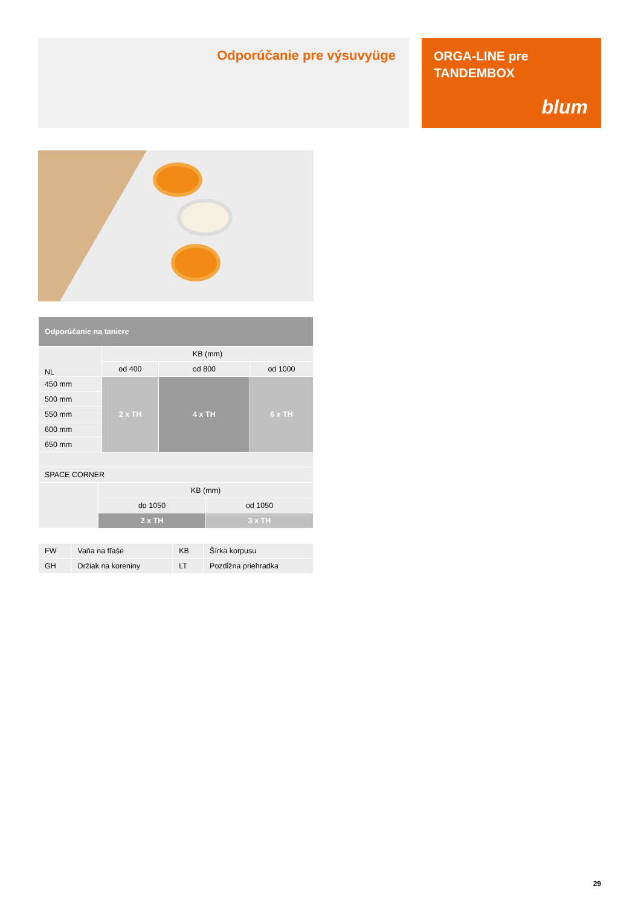Odporúčanie pre výsuvyüge
ORGA-LINE pre
TANDEMBOX
blum
| Odporúčanie na taniere | | | |
| --- | --- | --- | --- |
| NL | KB (mm) | | |
| | od 400 | od 800 | od 1000 |
| 450 mm | 2 x TH | 4 x TH | 6 x TH |
| 500 mm | | | |
| 550 mm | | | |
| 600 mm | | | |
| 650 mm | | | |
| SPACE CORNER | | | |
| | KB (mm) | |
| | do 1050 | od 1050 |
| | 2 x TH | 3 x TH |
| FW | Vaňa na fľaše | KB | Šírka korpusu |
| GH | Držiak na koreniny | LT | Pozdĺžna priehradka |
29